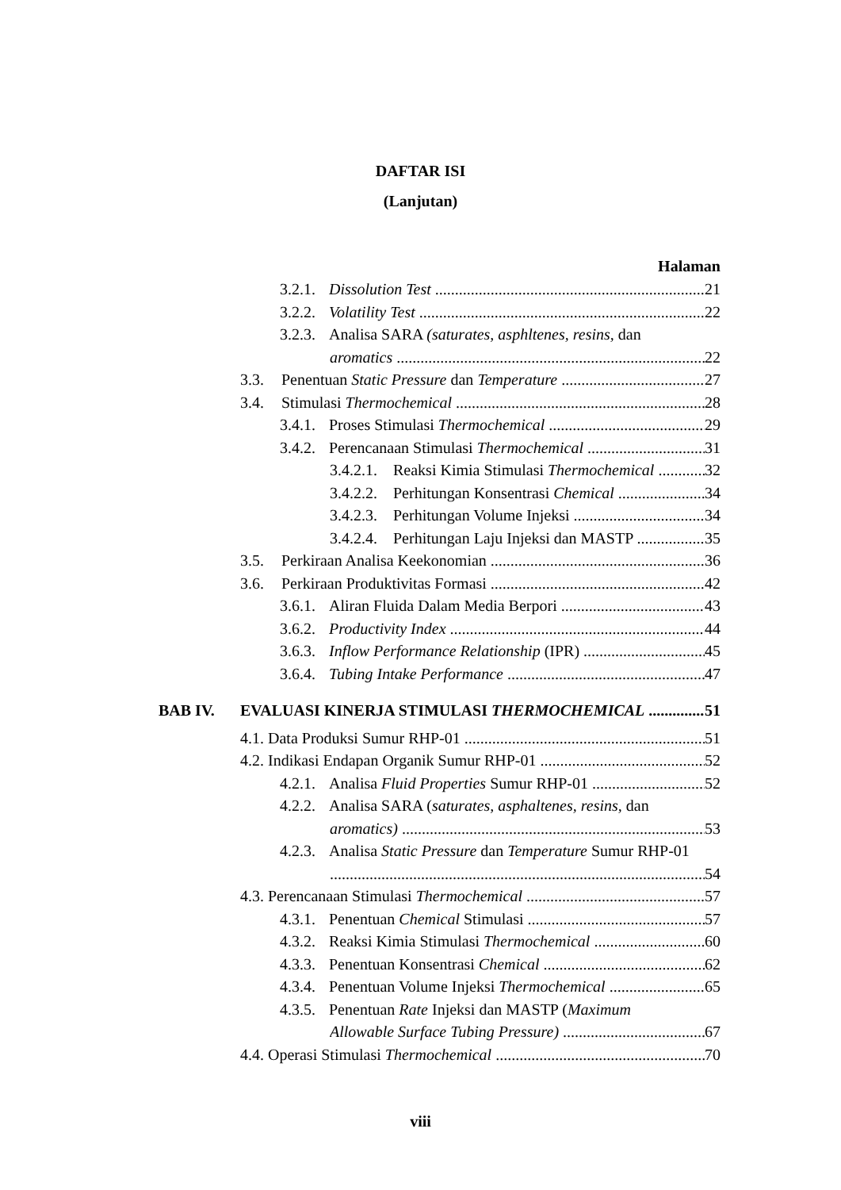DAFTAR ISI
(Lanjutan)
Halaman
3.2.1. Dissolution Test 21
3.2.2. Volatility Test 22
3.2.3. Analisa SARA (saturates, asphltenes, resins, dan
aromatics 22
3.3. Penentuan Static Pressure dan Temperature 27
3.4. Stimulasi Thermochemical 28
3.4.1. Proses Stimulasi Thermochemical 29
3.4.2. Perencanaan Stimulasi Thermochemical 31
3.4.2.1. Reaksi Kimia Stimulasi Thermochemical 32
3.4.2.2. Perhitungan Konsentrasi Chemical 34
3.4.2.3. Perhitungan Volume Injeksi 34
3.4.2.4. Perhitungan Laju Injeksi dan MASTP 35
3.5. Perkiraan Analisa Keekonomian 36
3.6. Perkiraan Produktivitas Formasi 42
3.6.1. Aliran Fluida Dalam Media Berpori 43
3.6.2. Productivity Index 44
3.6.3. Inflow Performance Relationship (IPR) 45
3.6.4. Tubing Intake Performance 47
BAB IV. EVALUASI KINERJA STIMULASI THERMOCHEMICAL 51
4.1. Data Produksi Sumur RHP-01 51
4.2. Indikasi Endapan Organik Sumur RHP-01 52
4.2.1. Analisa Fluid Properties Sumur RHP-01 52
4.2.2. Analisa SARA (saturates, asphaltenes, resins, dan
aromatics) 53
4.2.3. Analisa Static Pressure dan Temperature Sumur RHP-01
54
4.3. Perencanaan Stimulasi Thermochemical 57
4.3.1. Penentuan Chemical Stimulasi 57
4.3.2. Reaksi Kimia Stimulasi Thermochemical 60
4.3.3. Penentuan Konsentrasi Chemical 62
4.3.4. Penentuan Volume Injeksi Thermochemical 65
4.3.5. Penentuan Rate Injeksi dan MASTP (Maximum
Allowable Surface Tubing Pressure) 67
4.4. Operasi Stimulasi Thermochemical 70
viii